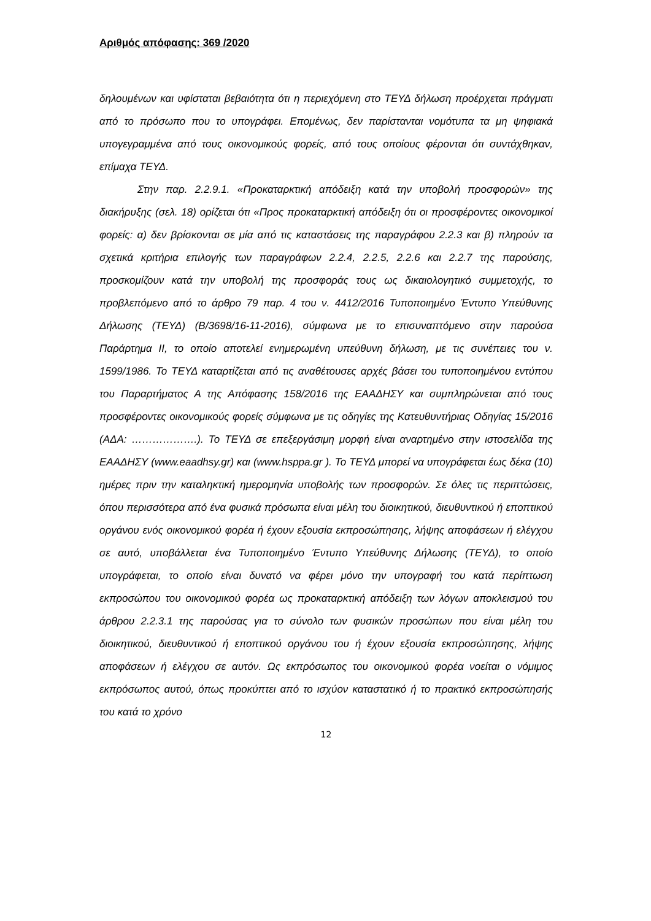Αριθμός απόφασης: 369 /2020
δηλουμένων και υφίσταται βεβαιότητα ότι η περιεχόμενη στο ΤΕΥΔ δήλωση προέρχεται πράγματι από το πρόσωπο που το υπογράφει. Επομένως, δεν παρίστανται νομότυπα τα μη ψηφιακά υπογεγραμμένα από τους οικονομικούς φορείς, από τους οποίους φέρονται ότι συντάχθηκαν, επίμαχα ΤΕΥΔ.
Στην παρ. 2.2.9.1. «Προκαταρκτική απόδειξη κατά την υποβολή προσφορών» της διακήρυξης (σελ. 18) ορίζεται ότι «Προς προκαταρκτική απόδειξη ότι οι προσφέροντες οικονομικοί φορείς: α) δεν βρίσκονται σε μία από τις καταστάσεις της παραγράφου 2.2.3 και β) πληρούν τα σχετικά κριτήρια επιλογής των παραγράφων 2.2.4, 2.2.5, 2.2.6 και 2.2.7 της παρούσης, προσκομίζουν κατά την υποβολή της προσφοράς τους ως δικαιολογητικό συμμετοχής, το προβλεπόμενο από το άρθρο 79 παρ. 4 του ν. 4412/2016 Τυποποιημένο Έντυπο Υπεύθυνης Δήλωσης (ΤΕΥΔ) (Β/3698/16-11-2016), σύμφωνα με το επισυναπτόμενο στην παρούσα Παράρτημα ΙΙ, το οποίο αποτελεί ενημερωμένη υπεύθυνη δήλωση, με τις συνέπειες του ν. 1599/1986. Το ΤΕΥΔ καταρτίζεται από τις αναθέτουσες αρχές βάσει του τυποποιημένου εντύπου του Παραρτήματος Α της Απόφασης 158/2016 της ΕΑΑΔΗΣΥ και συμπληρώνεται από τους προσφέροντες οικονομικούς φορείς σύμφωνα με τις οδηγίες της Κατευθυντήριας Οδηγίας 15/2016 (ΑΔΑ: ……………….). Το ΤΕΥΔ σε επεξεργάσιμη μορφή είναι αναρτημένο στην ιστοσελίδα της ΕΑΑΔΗΣΥ (www.eaadhsy.gr) και (www.hsppa.gr ). Το ΤΕΥΔ μπορεί να υπογράφεται έως δέκα (10) ημέρες πριν την καταληκτική ημερομηνία υποβολής των προσφορών. Σε όλες τις περιπτώσεις, όπου περισσότερα από ένα φυσικά πρόσωπα είναι μέλη του διοικητικού, διευθυντικού ή εποπτικού οργάνου ενός οικονομικού φορέα ή έχουν εξουσία εκπροσώπησης, λήψης αποφάσεων ή ελέγχου σε αυτό, υποβάλλεται ένα Τυποποιημένο Έντυπο Υπεύθυνης Δήλωσης (ΤΕΥΔ), το οποίο υπογράφεται, το οποίο είναι δυνατό να φέρει μόνο την υπογραφή του κατά περίπτωση εκπροσώπου του οικονομικού φορέα ως προκαταρκτική απόδειξη των λόγων αποκλεισμού του άρθρου 2.2.3.1 της παρούσας για το σύνολο των φυσικών προσώπων που είναι μέλη του διοικητικού, διευθυντικού ή εποπτικού οργάνου του ή έχουν εξουσία εκπροσώπησης, λήψης αποφάσεων ή ελέγχου σε αυτόν. Ως εκπρόσωπος του οικονομικού φορέα νοείται ο νόμιμος εκπρόσωπος αυτού, όπως προκύπτει από το ισχύον καταστατικό ή το πρακτικό εκπροσώπησής του κατά το χρόνο
12